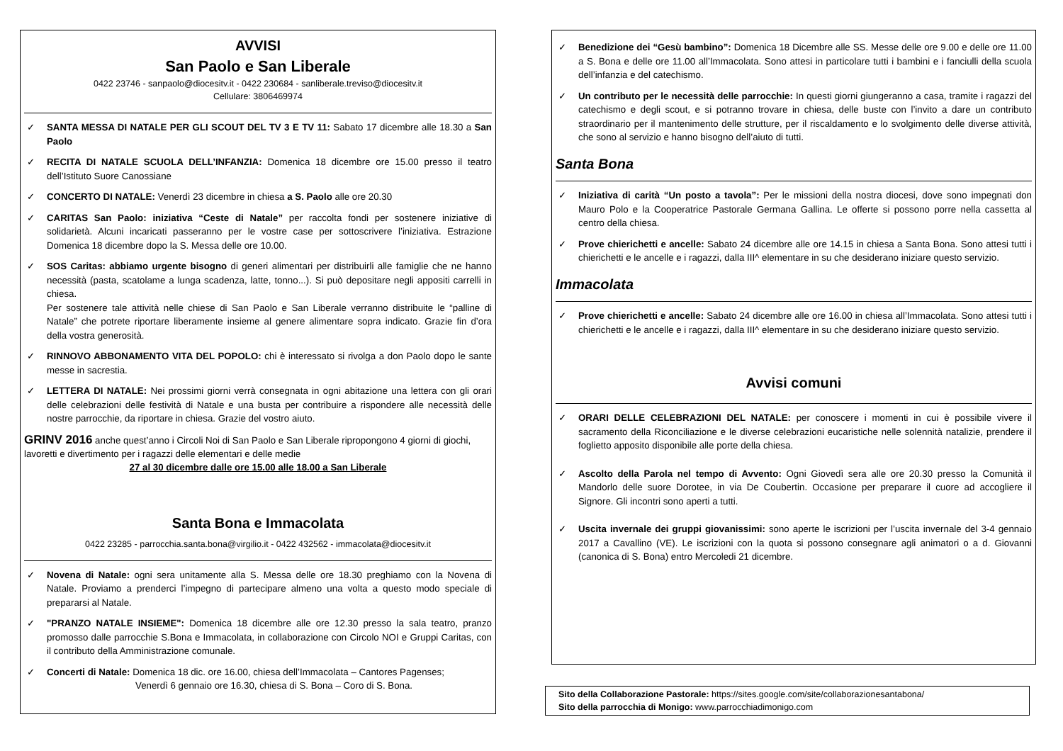AVVISI
San Paolo e San Liberale
0422 23746 - sanpaolo@diocesitv.it - 0422 230684 - sanliberale.treviso@diocesitv.it
Cellulare: 3806469974
✓ SANTA MESSA DI NATALE PER GLI SCOUT DEL TV 3 E TV 11: Sabato 17 dicembre alle 18.30 a San Paolo
✓ RECITA DI NATALE SCUOLA DELL’INFANZIA: Domenica 18 dicembre ore 15.00 presso il teatro dell’Istituto Suore Canossiane
✓ CONCERTO DI NATALE: Venerdì 23 dicembre in chiesa a S. Paolo alle ore 20.30
✓ CARITAS San Paolo: iniziativa “Ceste di Natale” per raccolta fondi per sostenere iniziative di solidarietà. Alcuni incaricati passeranno per le vostre case per sottoscrivere l’iniziativa. Estrazione Domenica 18 dicembre dopo la S. Messa delle ore 10.00.
✓ SOS Caritas: abbiamo urgente bisogno di generi alimentari per distribuirli alle famiglie che ne hanno necessità (pasta, scatolame a lunga scadenza, latte, tonno...). Si può depositare negli appositi carrelli in chiesa.
Per sostenere tale attività nelle chiese di San Paolo e San Liberale verranno distribuite le “palline di Natale” che potrete riportare liberamente insieme al genere alimentare sopra indicato. Grazie fin d’ora della vostra generosità.
✓ RINNOVO ABBONAMENTO VITA DEL POPOLO: chi è interessato si rivolga a don Paolo dopo le sante messe in sacrestia.
✓ LETTERA DI NATALE: Nei prossimi giorni verrà consegnata in ogni abitazione una lettera con gli orari delle celebrazioni delle festività di Natale e una busta per contribuire a rispondere alle necessità delle nostre parrocchie, da riportare in chiesa. Grazie del vostro aiuto.
GRINV 2016 anche quest’anno i Circoli Noi di San Paolo e San Liberale ripropongono 4 giorni di giochi, lavoretti e divertimento per i ragazzi delle elementari e delle medie
27 al 30 dicembre dalle ore 15.00 alle 18.00 a San Liberale
Santa Bona e Immacolata
0422 23285 - parrocchia.santa.bona@virgilio.it - 0422 432562 - immacolata@diocesitv.it
✓ Novena di Natale: ogni sera unitamente alla S. Messa delle ore 18.30 preghiamo con la Novena di Natale. Proviamo a prenderci l’impegno di partecipare almeno una volta a questo modo speciale di prepararsi al Natale.
✓ "PRANZO NATALE INSIEME": Domenica 18 dicembre alle ore 12.30 presso la sala teatro, pranzo promosso dalle parrocchie S.Bona e Immacolata, in collaborazione con Circolo NOI e Gruppi Caritas, con il contributo della Amministrazione comunale.
✓ Concerti di Natale: Domenica 18 dic. ore 16.00, chiesa dell’Immacolata – Cantores Pagenses;
Venerdì 6 gennaio ore 16.30, chiesa di S. Bona – Coro di S. Bona.
✓ Benedizione dei “Gesù bambino”: Domenica 18 Dicembre alle SS. Messe delle ore 9.00 e delle ore 11.00 a S. Bona e delle ore 11.00 all’Immacolata. Sono attesi in particolare tutti i bambini e i fanciulli della scuola dell’infanzia e del catechismo.
✓ Un contributo per le necessità delle parrocchie: In questi giorni giungeranno a casa, tramite i ragazzi del catechismo e degli scout, e si potranno trovare in chiesa, delle buste con l’invito a dare un contributo straordinario per il mantenimento delle strutture, per il riscaldamento e lo svolgimento delle diverse attività, che sono al servizio e hanno bisogno dell’aiuto di tutti.
Santa Bona
✓ Iniziativa di carità “Un posto a tavola”: Per le missioni della nostra diocesi, dove sono impegnati don Mauro Polo e la Cooperatrice Pastorale Germana Gallina. Le offerte si possono porre nella cassetta al centro della chiesa.
✓ Prove chierichetti e ancelle: Sabato 24 dicembre alle ore 14.15 in chiesa a Santa Bona. Sono attesi tutti i chierichetti e le ancelle e i ragazzi, dalla III^ elementare in su che desiderano iniziare questo servizio.
Immacolata
✓ Prove chierichetti e ancelle: Sabato 24 dicembre alle ore 16.00 in chiesa all’Immacolata. Sono attesi tutti i chierichetti e le ancelle e i ragazzi, dalla III^ elementare in su che desiderano iniziare questo servizio.
Avvisi comuni
✓ ORARI DELLE CELEBRAZIONI DEL NATALE: per conoscere i momenti in cui è possibile vivere il sacramento della Riconciliazione e le diverse celebrazioni eucaristiche nelle solennità natalizie, prendere il foglietto apposito disponibile alle porte della chiesa.
✓ Ascolto della Parola nel tempo di Avvento: Ogni Giovedì sera alle ore 20.30 presso la Comunità il Mandorlo delle suore Dorotee, in via De Coubertin. Occasione per preparare il cuore ad accogliere il Signore. Gli incontri sono aperti a tutti.
✓ Uscita invernale dei gruppi giovanissimi: sono aperte le iscrizioni per l’uscita invernale del 3-4 gennaio 2017 a Cavallino (VE). Le iscrizioni con la quota si possono consegnare agli animatori o a d. Giovanni (canonica di S. Bona) entro Mercoledi 21 dicembre.
Sito della Collaborazione Pastorale: https://sites.google.com/site/collaborazionesantabona/
Sito della parrocchia di Monigo: www.parrocchiadimonigo.com